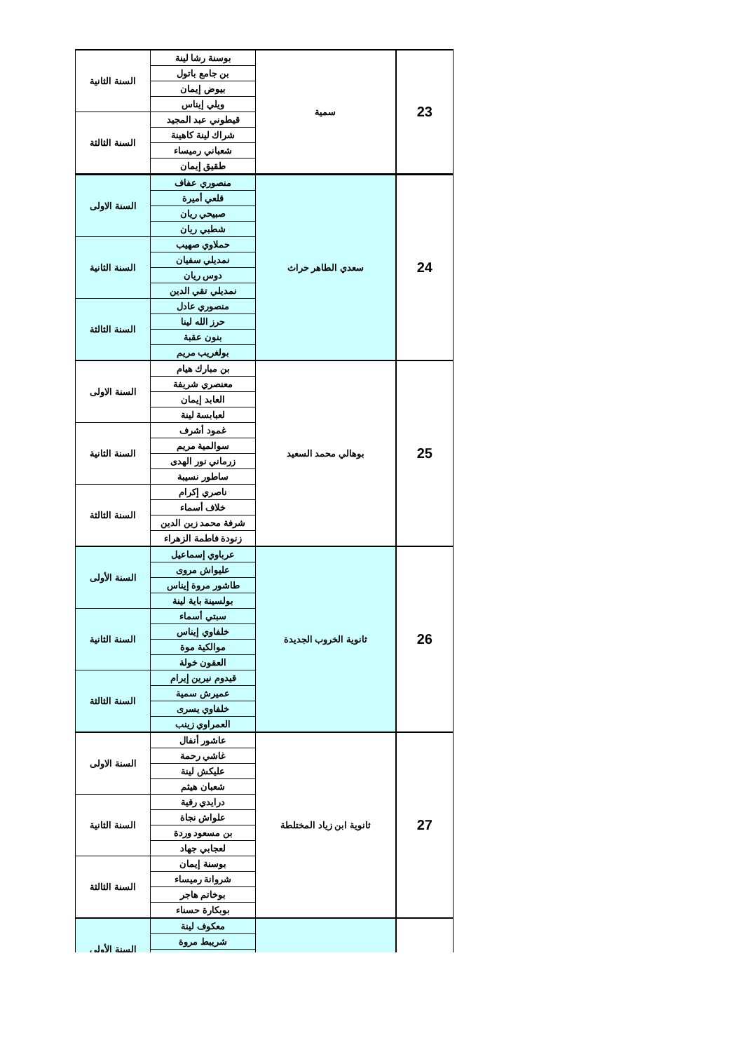| 23 | سمية | بوسنة رشا لينة | السنة الثانية |
| | | بن جامع باتول | |
| | | بيوض إيمان | |
| | | ويلي إيناس | |
| | | قيطوني عبد المجيد | السنة الثالثة |
| | | شراك لينة كاهينة | |
| | | شعباني رميساء | |
| | | طقيق إيمان | |
| 24 | سعدي الطاهر حراث | منصوري عفاف | السنة الاولى |
| | | قلعي أميرة | |
| | | صبيحي ريان | |
| | | شطبي ريان | |
| | | حملاوي صهيب | السنة الثانية |
| | | نمديلي سفيان | |
| | | دوس ريان | |
| | | نمديلي تقي الدين | |
| | | منصوري عادل | السنة الثالثة |
| | | حرز الله لينا | |
| | | بنون عقبة | |
| | | بولغريب مريم | |
| 25 | بوهالي محمد السعيد | بن مبارك هيام | السنة الاولى |
| | | معنصري شريفة | |
| | | العابد إيمان | |
| | | لعبابسة لينة | |
| | | غمود أشرف | السنة الثانية |
| | | سوالمية مريم | |
| | | زرماني نور الهدى | |
| | | ساطور نسيبة | |
| | | ناصري إكرام | السنة الثالثة |
| | | خلاف أسماء | |
| | | شرفة محمد زين الدين | |
| | | زنودة فاطمة الزهراء | |
| 26 | ثانوية الخروب الجديدة | عرباوي إسماعيل | السنة الأولى |
| | | عليواش مروى | |
| | | طاشور مروة إيناس | |
| | | بولسينة باية لينة | |
| | | سبتي أسماء | السنة الثانية |
| | | خلفاوي إيناس | |
| | | موالكية موة | |
| | | العقون خولة | |
| | | قيدوم نيرين إيرام | السنة الثالثة |
| | | عميرش سمية | |
| | | خلفاوي يسرى | |
| | | العمراوي زينب | |
| 27 | ثانوية ابن زياد المختلطة | عاشور أنفال | السنة الاولى |
| | | غاشي رحمة | |
| | | عليكش لينة | |
| | | شعبان هيثم | |
| | | درايدي رقية | السنة الثانية |
| | | علواش نجاة | |
| | | بن مسعود وردة | |
| | | لعجابي جهاد | |
| | | بوسنة إيمان | السنة الثالثة |
| | | شروانة رميساء | |
| | | بوخاتم هاجر | |
| | | بوبكارة حسناء | |
| | | معكوف لينة | السنة الأولى |
| | | شريبط مروة | |